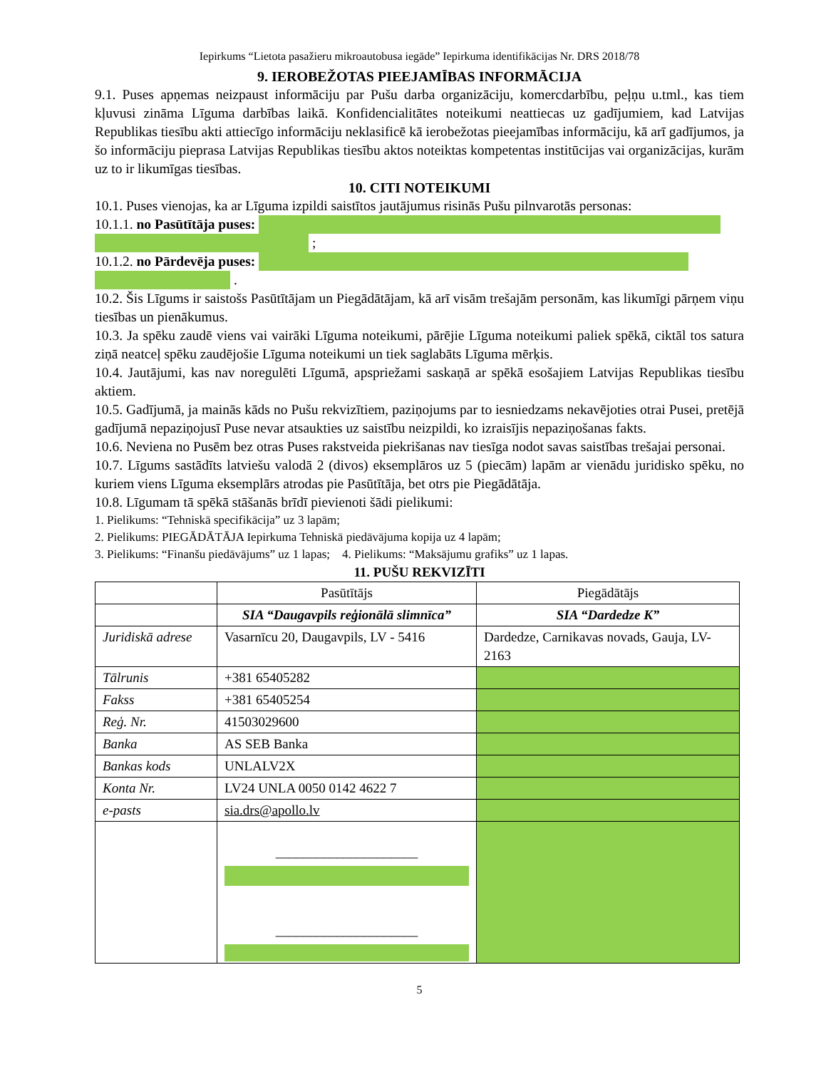Iepirkums “Lietota pasažieru mikroautobusa iegāde” Iepirkuma identifikācijas Nr. DRS 2018/78
9. IEROBEŽOTAS PIEEJAMĪBAS INFORMĀCIJA
9.1. Puses apņemas neizpaust informāciju par Pušu darba organizāciju, komercdarbību, peļņu u.tml., kas tiem kļuvusi zināma Līguma darbības laikā. Konfidencialitātes noteikumi neattiecas uz gadījumiem, kad Latvijas Republikas tiesību akti attiecīgo informāciju neklasificē kā ierobežotas pieejamības informāciju, kā arī gadījumos, ja šo informāciju pieprasa Latvijas Republikas tiesību aktos noteiktas kompetentas institūcijas vai organizācijas, kurām uz to ir likumīgas tiesības.
10. CITI NOTEIKUMI
10.1. Puses vienojas, ka ar Līguma izpildi saistītos jautājumus risinās Pušu pilnvarotās personas:
10.1.1. no Pasūtītāja puses:
;
10.1.2. no Pārdevēja puses:
.
10.2. Šis Līgums ir saistošs Pasūtītājam un Piegādātājam, kā arī visām trešajām personām, kas likumīgi pārņem viņu tiesības un pienākumus.
10.3. Ja spēku zaudē viens vai vairāki Līguma noteikumi, pārējie Līguma noteikumi paliek spēkā, ciktāl tos satura ziņā neatceļ spēku zaudējošie Līguma noteikumi un tiek saglabāts Līguma mērķis.
10.4. Jautājumi, kas nav noregulēti Līgumā, apspriežami saskaņā ar spēkā esošajiem Latvijas Republikas tiesību aktiem.
10.5. Gadījumā, ja mainās kāds no Pušu rekvizītiem, paziņojums par to iesniedzams nekavējoties otrai Pusei, pretējā gadījumā nepaziņojusī Puse nevar atsaukties uz saistību neizpildi, ko izraisījis nepaziņošanas fakts.
10.6. Neviena no Pusēm bez otras Puses rakstveida piekrišanas nav tiesīga nodot savas saistības trešajai personai.
10.7. Līgums sastādīts latviešu valodā 2 (divos) eksemplāros uz 5 (piecām) lapām ar vienādu juridisko spēku, no kuriem viens Līguma eksemplārs atrodas pie Pasūtītāja, bet otrs pie Piegādātāja.
10.8. Līgumam tā spēkā stāšanās brīdī pievienoti šādi pielikumi:
1. Pielikums: “Tehniskā specifikācija” uz 3 lapām;
2. Pielikums: PIEGĀDĀTĀJA Iepirkuma Tehniskā piedāvājuma kopija uz 4 lapām;
3. Pielikums: “Finanšu piedāvājums” uz 1 lapas; 4. Pielikums: “Maksājumu grafiks” uz 1 lapas.
11. PUŠU REKVIZĪTI
| | Pasūtītājs | Piegādātājs |
| | SIA “Daugavpils reģionālā slimnīca” | SIA “Dardedze K” |
| Juridiskā adrese | Vasarnīcu 20, Daugavpils, LV - 5416 | Dardedze, Carnikavas novads, Gauja, LV-2163 |
| Tālrunis | +381 65405282 | |
| Fakss | +381 65405254 | |
| Reģ. Nr. | 41503029600 | |
| Banka | AS SEB Banka | |
| Bankas kods | UNLALV2X | |
| Konta Nr. | LV24 UNLA 0050 0142 4622 7 | |
| e-pasts | sia.drs@apollo.lv | |
| | _____________________ _____________________ | |
5